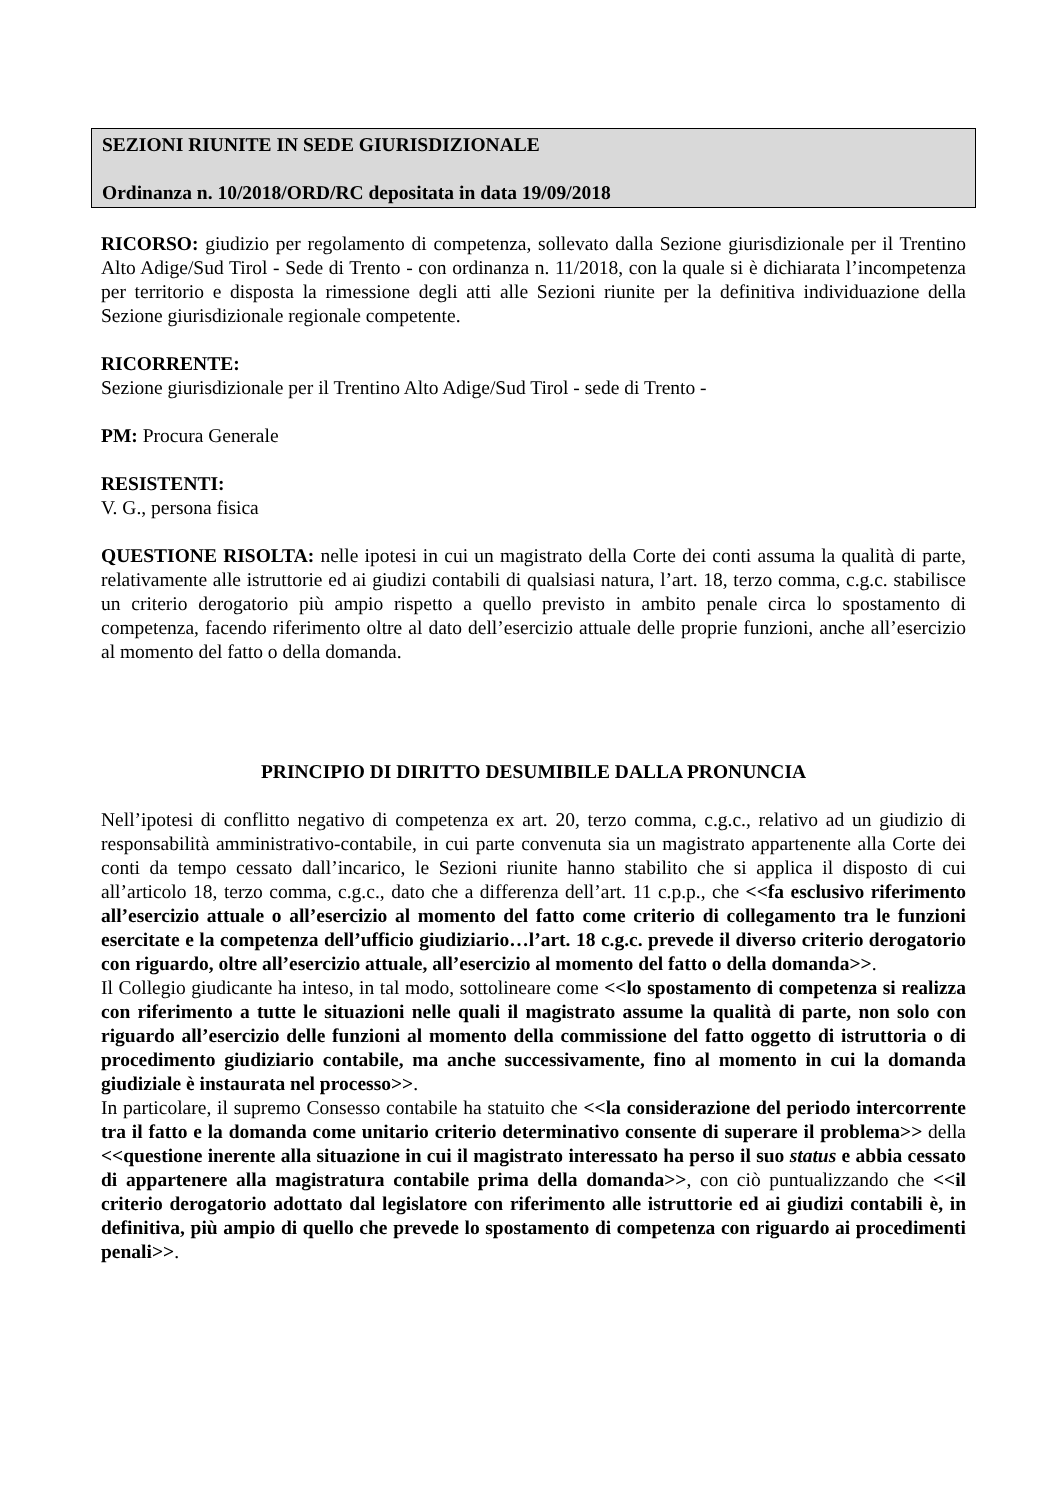SEZIONI RIUNITE IN SEDE GIURISDIZIONALE
Ordinanza n. 10/2018/ORD/RC depositata in data 19/09/2018
RICORSO: giudizio per regolamento di competenza, sollevato dalla Sezione giurisdizionale per il Trentino Alto Adige/Sud Tirol - Sede di Trento - con ordinanza n. 11/2018, con la quale si è dichiarata l’incompetenza per territorio e disposta la rimessione degli atti alle Sezioni riunite per la definitiva individuazione della Sezione giurisdizionale regionale competente.
RICORRENTE:
Sezione giurisdizionale per il Trentino Alto Adige/Sud Tirol - sede di Trento -
PM: Procura Generale
RESISTENTI:
V. G., persona fisica
QUESTIONE RISOLTA: nelle ipotesi in cui un magistrato della Corte dei conti assuma la qualità di parte, relativamente alle istruttorie ed ai giudizi contabili di qualsiasi natura, l’art. 18, terzo comma, c.g.c. stabilisce un criterio derogatorio più ampio rispetto a quello previsto in ambito penale circa lo spostamento di competenza, facendo riferimento oltre al dato dell’esercizio attuale delle proprie funzioni, anche all’esercizio al momento del fatto o della domanda.
PRINCIPIO DI DIRITTO DESUMIBILE DALLA PRONUNCIA
Nell’ipotesi di conflitto negativo di competenza ex art. 20, terzo comma, c.g.c., relativo ad un giudizio di responsabilità amministrativo-contabile, in cui parte convenuta sia un magistrato appartenente alla Corte dei conti da tempo cessato dall’incarico, le Sezioni riunite hanno stabilito che si applica il disposto di cui all’articolo 18, terzo comma, c.g.c., dato che a differenza dell’art. 11 c.p.p., che <<fa esclusivo riferimento all’esercizio attuale o all’esercizio al momento del fatto come criterio di collegamento tra le funzioni esercitate e la competenza dell’ufficio giudiziario…l’art. 18 c.g.c. prevede il diverso criterio derogatorio con riguardo, oltre all’esercizio attuale, all’esercizio al momento del fatto o della domanda>>.
Il Collegio giudicante ha inteso, in tal modo, sottolineare come <<lo spostamento di competenza si realizza con riferimento a tutte le situazioni nelle quali il magistrato assume la qualità di parte, non solo con riguardo all’esercizio delle funzioni al momento della commissione del fatto oggetto di istruttoria o di procedimento giudiziario contabile, ma anche successivamente, fino al momento in cui la domanda giudiziale è instaurata nel processo>>.
In particolare, il supremo Consesso contabile ha statuito che <<la considerazione del periodo intercorrente tra il fatto e la domanda come unitario criterio determinativo consente di superare il problema>> della <<questione inerente alla situazione in cui il magistrato interessato ha perso il suo status e abbia cessato di appartenere alla magistratura contabile prima della domanda>>, con ciò puntualizzando che <<il criterio derogatorio adottato dal legislatore con riferimento alle istruttorie ed ai giudizi contabili è, in definitiva, più ampio di quello che prevede lo spostamento di competenza con riguardo ai procedimenti penali>>.